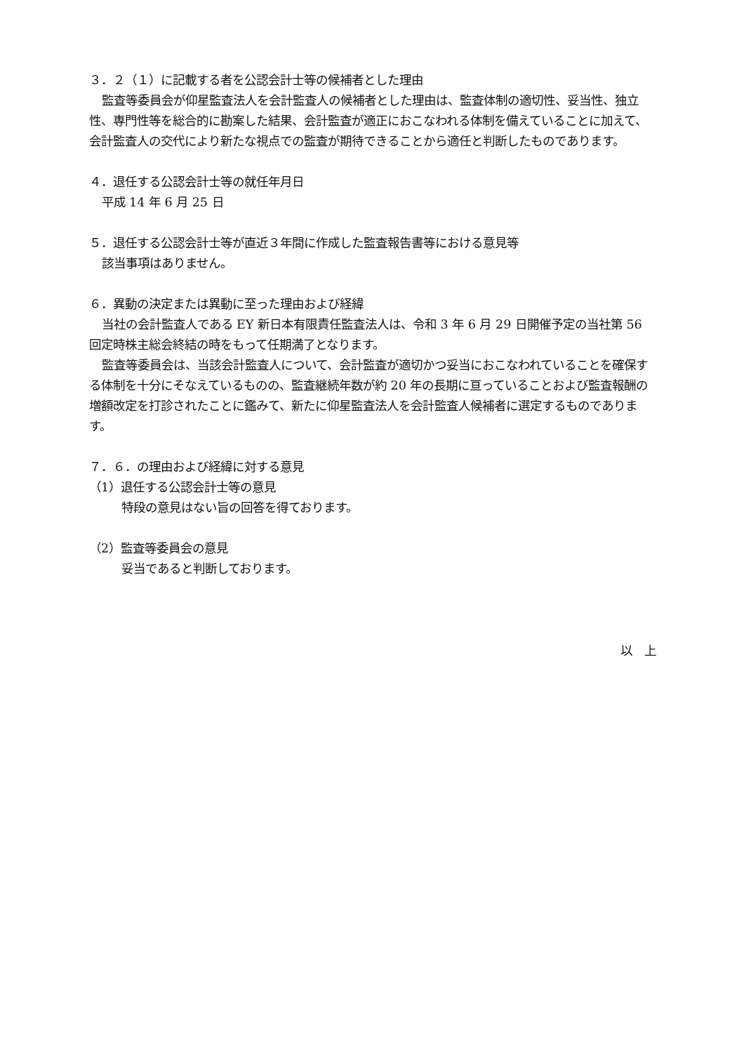３．２（１）に記載する者を公認会計士等の候補者とした理由
監査等委員会が仰星監査法人を会計監査人の候補者とした理由は、監査体制の適切性、妥当性、独立性、専門性等を総合的に勘案した結果、会計監査が適正におこなわれる体制を備えていることに加えて、会計監査人の交代により新たな視点での監査が期待できることから適任と判断したものであります。
４．退任する公認会計士等の就任年月日
平成 14 年 6 月 25 日
５．退任する公認会計士等が直近３年間に作成した監査報告書等における意見等
該当事項はありません。
６．異動の決定または異動に至った理由および経緯
当社の会計監査人である EY 新日本有限責任監査法人は、令和 3 年 6 月 29 日開催予定の当社第 56 回定時株主総会終結の時をもって任期満了となります。
監査等委員会は、当該会計監査人について、会計監査が適切かつ妥当におこなわれていることを確保する体制を十分にそなえているものの、監査継続年数が約 20 年の長期に亘っていることおよび監査報酬の増額改定を打診されたことに鑑みて、新たに仰星監査法人を会計監査人候補者に選定するものであります。
７．６．の理由および経緯に対する意見
（1）退任する公認会計士等の意見
特段の意見はない旨の回答を得ております。
（2）監査等委員会の意見
妥当であると判断しております。
以　上